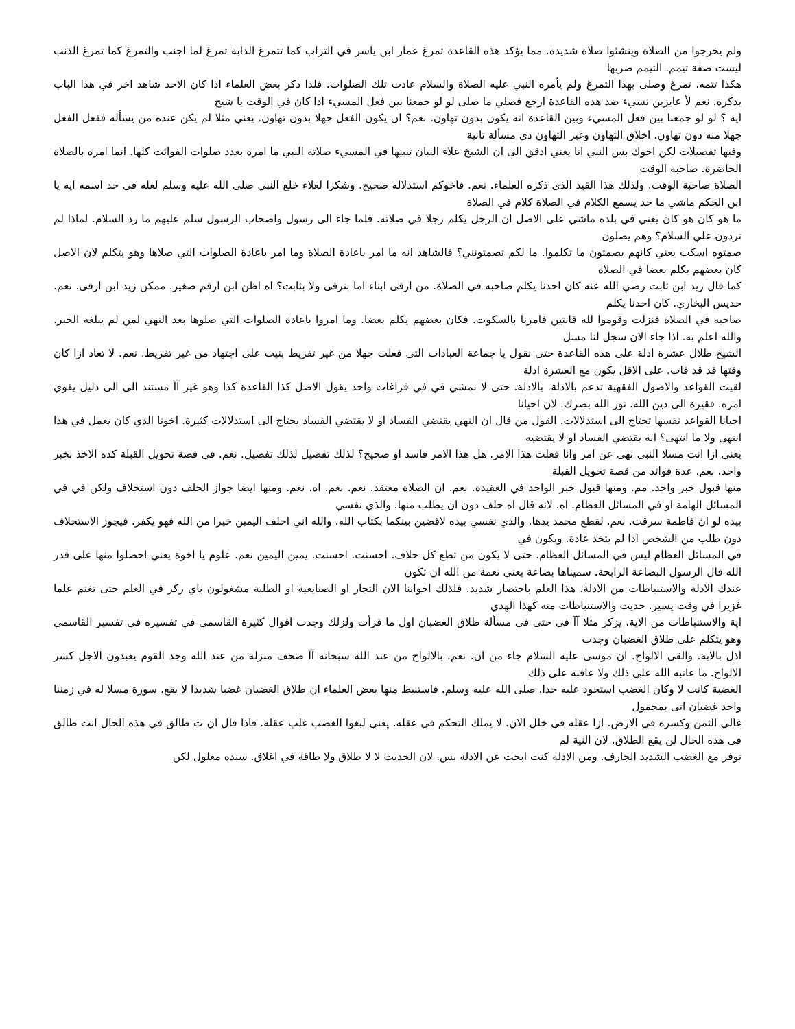ولم يخرجوا من الصلاة وينشئوا صلاة شديدة. مما يؤكد هذه القاعدة تمرغ عمار ابن ياسر في التراب كما تتمرغ الدابة تمرغ لما اجنب والتمرغ كما تمرغ الذنب ليست صفة تيمم. التيمم ضربها
هكذا تتمه. تمرغ وصلى بهذا التمرغ ولم يأمره النبي عليه الصلاة والسلام عادت تلك الصلوات. فلذا ذكر بعض العلماء اذا كان الاحد شاهد اخر في هذا الباب يذكره. نعم لأ عايزين نسيء ضد هذه القاعدة ارجع فصلي ما صلى لو لو جمعنا بين فعل المسيء اذا كان في الوقت يا شيخ
ايه ؟ لو لو جمعنا بين فعل المسيء وبين القاعدة انه يكون بدون تهاون. نعم؟ ان يكون الفعل جهلا بدون تهاون. يعني مثلا لم يكن عنده من يسأله ففعل الفعل جهلا منه دون تهاون. اخلاق التهاون وغير التهاون دي مسألة تانية
وفيها تفصيلات لكن اخوك بس النبي انا يعني ادقق الى ان الشيخ علاء النبان تنبيها في المسيء صلاته النبي ما امره بعدد صلوات الفوائت كلها. انما امره بالصلاة الحاضرة. صاحبة الوقت
الصلاة صاحبة الوقت. ولذلك هذا القيد الذي ذكره العلماء. نعم. فاخوكم استدلاله صحيح. وشكرا لعلاء خلع النبي صلى الله عليه وسلم لعله في حد اسمه ايه يا ابن الحكم ماشي ما حد يسمع الكلام في الصلاة كلام في الصلاة
ما هو كان هو كان يعني في بلده ماشي على الاصل ان الرجل يكلم رجلا في صلاته. فلما جاء الى رسول واصحاب الرسول سلم عليهم ما رد السلام. لماذا لم تردون علي السلام؟ وهم يصلون
صمتوه اسكت يعني كانهم يصمتون ما تكلموا. ما لكم تصمتونني؟ فالشاهد انه ما امر باعادة الصلاة وما امر باعادة الصلوات التي صلاها وهو يتكلم لان الاصل كان بعضهم يكلم بعضا في الصلاة
كما قال زيد ابن ثابت رضي الله عنه كان احدنا يكلم صاحبه في الصلاة. من ارقى ابناء اما بنرقى ولا بثابت؟ اه اظن ابن ارقم صغير. ممكن زيد ابن ارقى. نعم. حديس البخاري. كان احدنا يكلم
صاحبه في الصلاة فنزلت وقوموا لله قانتين فامرنا بالسكوت. فكان بعضهم يكلم بعضا. وما امروا باعادة الصلوات التي صلوها بعد النهي لمن لم يبلغه الخبر. والله اعلم به. اذا جاء الان سجل لنا مسل
الشيخ طلال عشرة ادلة على هذه القاعدة حتى نقول يا جماعة العبادات التي فعلت جهلا من غير تفريط بنيت على اجتهاد من غير تفريط. نعم. لا تعاد ازا كان وقتها قد قد فات. على الاقل يكون مع العشرة ادلة
لقيت القواعد والاصول الفقهية تدعم بالادلة. بالادلة. حتى لا نمشي في في فراغات واحد يقول الاصل كذا القاعدة كذا وهو غير آآ مستند الى الى دليل يقوي امره. فقيرة الى دين الله. نور الله بصرك. لان احيانا
احيانا القواعد نفسها تحتاج الى استدلالات. القول من قال ان النهي يقتضي الفساد او لا يقتضي الفساد يحتاج الى استدلالات كثيرة. اخونا الذي كان يعمل في هذا انتهى ولا ما انتهى؟ انه يقتضي الفساد او لا يقتضيه
يعني ازا انت مسلا النبي نهى عن امر وانا فعلت هذا الامر. هل هذا الامر فاسد او صحيح؟ لذلك تفصيل لذلك تفصيل. نعم. في قصة تحويل القبلة كده الاخذ بخبر واحد. نعم. عدة فوائد من قصة تحويل القبلة
منها قبول خبر واحد. مم. ومنها قبول خبر الواحد في العقيدة. نعم. ان الصلاة معتقد. نعم. نعم. اه. نعم. ومنها ايضا جواز الحلف دون استحلاف ولكن في في المسائل الهامة او في المسائل العظام. اه. لانه قال اه حلف دون ان يطلب منها. والذي نفسي
بيده لو ان فاطمة سرقت. نعم. لقطع محمد يدها. والذي نفسي بيده لاقضين بينكما بكتاب الله. والله اني احلف اليمين خيرا من الله فهو يكفر. فيجوز الاستحلاف دون طلب من الشخص اذا لم يتخذ عادة. ويكون في
في المسائل العظام ليس في المسائل العظام. حتى لا يكون من تطع كل حلاف. احسنت. احسنت. يمين اليمين نعم. علوم يا اخوة يعني احصلوا منها على قدر الله قال الرسول البضاعة الرابحة. سميناها بضاعة يعني نعمة من الله ان تكون
عندك الادلة والاستنباطات من الادلة. هذا العلم باختصار شديد. فلذلك اخواننا الان التجار او الصنايعية او الطلبة مشغولون باي ركز في العلم حتى تغنم علما غزيرا في وقت يسير. حديث والاستنباطات منه كهذا الهدي
اية والاستنباطات من الاية. يزكر مثلا آآ في حتى في مسألة طلاق الغضبان اول ما قرأت ولزلك وجدت اقوال كثيرة القاسمي في تفسيره في تفسير القاسمي وهو يتكلم على طلاق الغضبان وجدت
اذل بالاية. والقى الالواح. ان موسى عليه السلام جاء من ان. نعم. بالالواح من عند الله سبحانه آآ صحف منزلة من عند الله وجد القوم يعبدون الاجل كسر الالواح. ما عاتبه الله على ذلك ولا عاقبه على ذلك
الغضبة كانت لا وكان الغضب استحوذ عليه جدا. صلى الله عليه وسلم. فاستنبط منها بعض العلماء ان طلاق الغضبان غضبا شديدا لا يقع. سورة مسلا له في زمننا واحد غضبان اتى بمحمول
غالي الثمن وكسره في الارض. ازا عقله في خلل الان. لا يملك التحكم في عقله. يعني لبغوا الغضب غلب عقله. فاذا قال ان ت طالق في هذه الحال انت طالق في هذه الحال لن يقع الطلاق. لان النية لم
توفر مع الغضب الشديد الجارف. ومن الادلة كنت ابحث عن الادلة بس. لان الحديث لا لا طلاق ولا طاقة في اغلاق. سنده معلول لكن